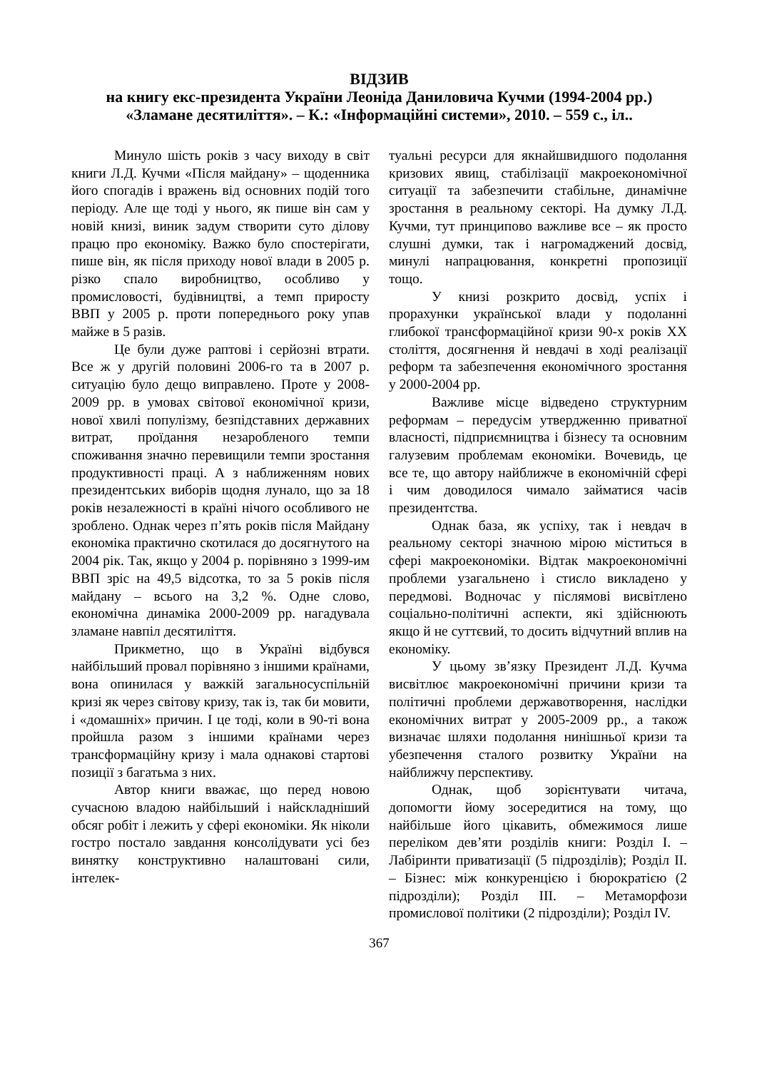ВІДЗИВ
на книгу екс-президента України Леоніда Даниловича Кучми (1994-2004 рр.) «Зламане десятиліття». – К.: «Інформаційні системи», 2010. – 559 с., іл..
Минуло шість років з часу виходу в світ книги Л.Д. Кучми «Після майдану» – щоденника його спогадів і вражень від основних подій того періоду. Але ще тоді у нього, як пише він сам у новій книзі, виник задум створити суто ділову працю про економіку. Важко було спостерігати, пише він, як після приходу нової влади в 2005 р. різко спало виробництво, особливо у промисловості, будівництві, а темп приросту ВВП у 2005 р. проти попереднього року упав майже в 5 разів.
Це були дуже раптові і серйозні втрати. Все ж у другій половині 2006-го та в 2007 р. ситуацію було дещо виправлено. Проте у 2008-2009 рр. в умовах світової економічної кризи, нової хвилі популізму, безпідставних державних витрат, проїдання незаробленого темпи споживання значно перевищили темпи зростання продуктивності праці. А з наближенням нових президентських виборів щодня лунало, що за 18 років незалежності в країні нічого особливого не зроблено. Однак через п’ять років після Майдану економіка практично скотилася до досягнутого на 2004 рік. Так, якщо у 2004 р. порівняно з 1999-им ВВП зріс на 49,5 відсотка, то за 5 років після майдану – всього на 3,2 %. Одне слово, економічна динаміка 2000-2009 рр. нагадувала зламане навпіл десятиліття.
Прикметно, що в Україні відбувся найбільший провал порівняно з іншими країнами, вона опинилася у важкій загальносуспільній кризі як через світову кризу, так із, так би мовити, і «домашніх» причин. І це тоді, коли в 90-ті вона пройшла разом з іншими країнами через трансформаційну кризу і мала однакові стартові позиції з багатьма з них.
Автор книги вважає, що перед новою сучасною владою найбільший і найскладніший обсяг робіт і лежить у сфері економіки. Як ніколи гостро постало завдання консолідувати усі без винятку конструктивно налаштовані сили, інтелек-
туальні ресурси для якнайшвидшого подолання кризових явищ, стабілізації макроекономічної ситуації та забезпечити стабільне, динамічне зростання в реальному секторі. На думку Л.Д. Кучми, тут принципово важливе все – як просто слушні думки, так і нагромаджений досвід, минулі напрацювання, конкретні пропозиції тощо.
У книзі розкрито досвід, успіх і прорахунки української влади у подоланні глибокої трансформаційної кризи 90-х років ХХ століття, досягнення й невдачі в ході реалізації реформ та забезпечення економічного зростання у 2000-2004 рр.
Важливе місце відведено структурним реформам – передусім утвердженню приватної власності, підприємництва і бізнесу та основним галузевим проблемам економіки. Вочевидь, це все те, що автору найближче в економічній сфері і чим доводилося чимало займатися часів президентства.
Однак база, як успіху, так і невдач в реальному секторі значною мірою міститься в сфері макроекономіки. Відтак макроекономічні проблеми узагальнено і стисло викладено у передмові. Водночас у післямові висвітлено соціально-політичні аспекти, які здійснюють якщо й не суттєвий, то досить відчутний вплив на економіку.
У цьому зв’язку Президент Л.Д. Кучма висвітлює макроекономічні причини кризи та політичні проблеми державотворення, наслідки економічних витрат у 2005-2009 рр., а також визначає шляхи подолання нинішньої кризи та убезпечення сталого розвитку України на найближчу перспективу.
Однак, щоб зорієнтувати читача, допомогти йому зосередитися на тому, що найбільше його цікавить, обмежимося лише переліком дев’яти розділів книги: Розділ І. – Лабіринти приватизації (5 підрозділів); Розділ ІІ. – Бізнес: між конкуренцією і бюрократією (2 підрозділи); Розділ ІІІ. – Метаморфози промислової політики (2 підрозділи); Розділ IV.
367